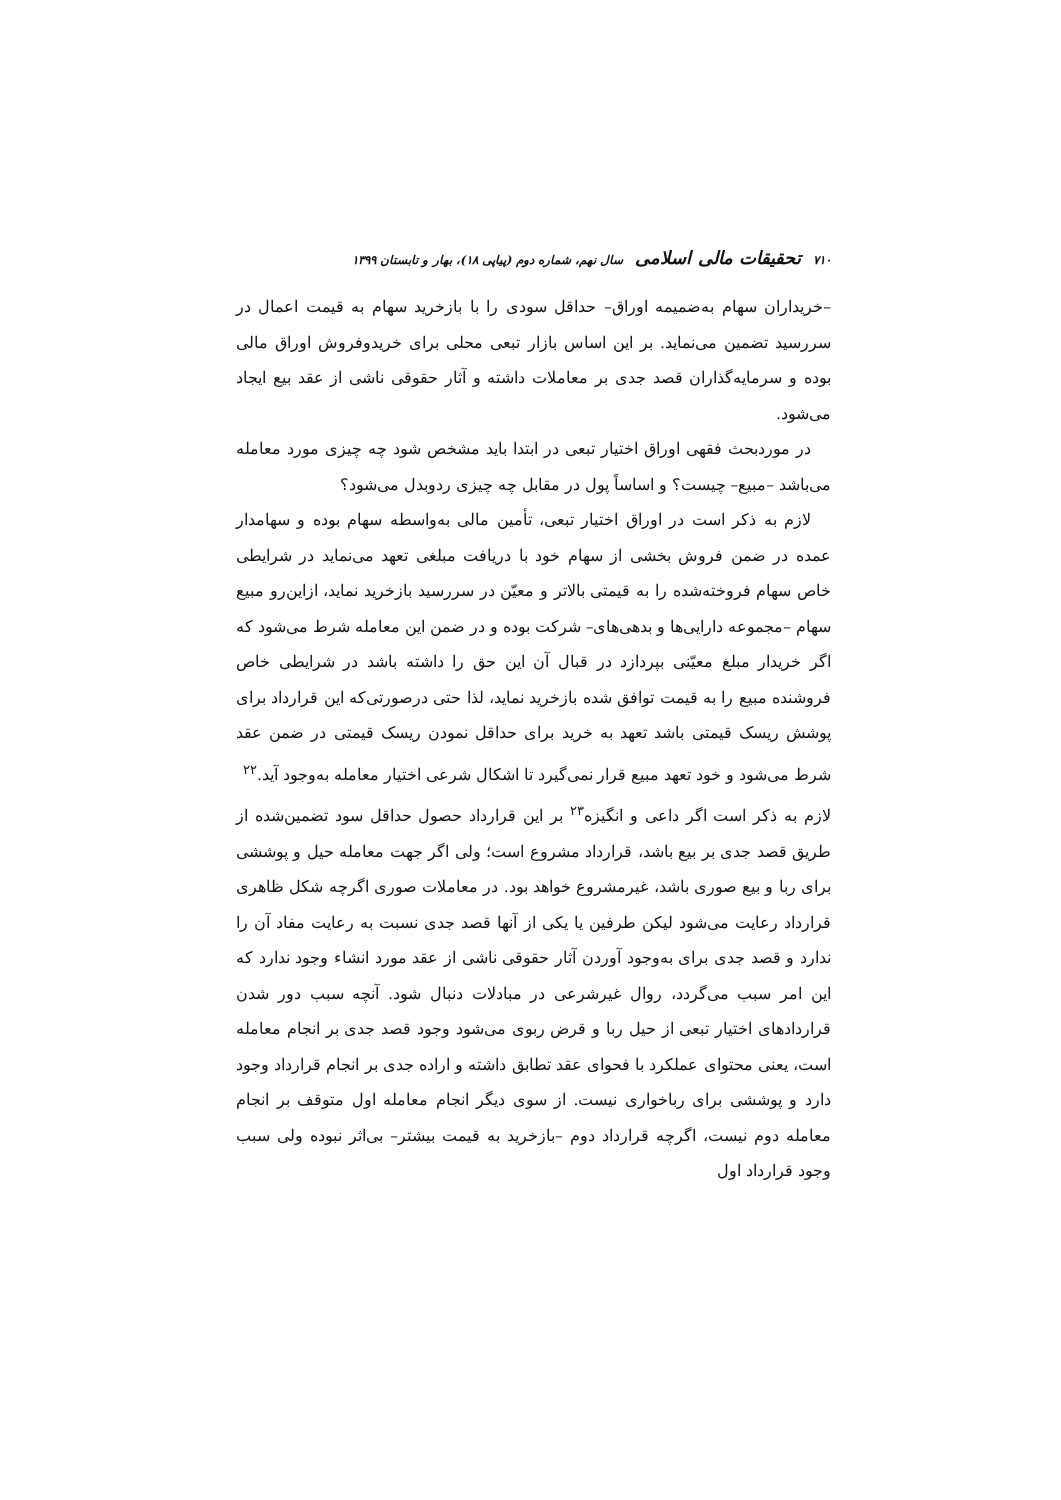۷۱۰ تحقیقات مالی اسلامی سال نهم، شماره دوم (پیاپی ۱۸)، بهار و تابستان ۱۳۹۹
–خریداران سهام به‌ضمیمه اوراق– حداقل سودی را با بازخرید سهام به قیمت اعمال در سررسید تضمین می‌نماید. بر این اساس بازار تبعی محلی برای خریدوفروش اوراق مالی بوده و سرمایه‌گذاران قصد جدی بر معاملات داشته و آثار حقوقی ناشی از عقد بیع ایجاد می‌شود.
در موردبحث فقهی اوراق اختیار تبعی در ابتدا باید مشخص شود چه چیزی مورد معامله می‌باشد –مبیع– چیست؟ و اساساً پول در مقابل چه چیزی ردوبدل می‌شود؟
لازم به ذکر است در اوراق اختیار تبعی، تأمین مالی به‌واسطه سهام بوده و سهامدار عمده در ضمن فروش بخشی از سهام خود با دریافت مبلغی تعهد می‌نماید در شرایطی خاص سهام فروخته‌شده را به قیمتی بالاتر و معیّن در سررسید بازخرید نماید، ازاین‌رو مبیع سهام –مجموعه دارایی‌ها و بدهی‌های– شرکت بوده و در ضمن این معامله شرط می‌شود که اگر خریدار مبلغ معیّنی بپردازد در قبال آن این حق را داشته باشد در شرایطی خاص فروشنده مبیع را به قیمت توافق شده بازخرید نماید، لذا حتی درصورتی‌که این قرارداد برای پوشش ریسک قیمتی باشد تعهد به خرید برای حداقل نمودن ریسک قیمتی در ضمن عقد شرط می‌شود و خود تعهد مبیع قرار نمی‌گیرد تا اشکال شرعی اختیار معامله به‌وجود آید.<sup>۲۲</sup>
لازم به ذکر است اگر داعی و انگیزه<sup>۲۳</sup> بر این قرارداد حصول حداقل سود تضمین‌شده از طریق قصد جدی بر بیع باشد، قرارداد مشروع است؛ ولی اگر جهت معامله حیل و پوششی برای ربا و بیع صوری باشد، غیرمشروع خواهد بود. در معاملات صوری اگرچه شکل ظاهری قرارداد رعایت می‌شود لیکن طرفین یا یکی از آنها قصد جدی نسبت به رعایت مفاد آن را ندارد و قصد جدی برای به‌وجود آوردن آثار حقوقی ناشی از عقد مورد انشاء وجود ندارد که این امر سبب می‌گردد، روال غیرشرعی در مبادلات دنبال شود. آنچه سبب دور شدن قراردادهای اختیار تبعی از حیل ربا و قرض ربوی می‌شود وجود قصد جدی بر انجام معامله است، یعنی محتوای عملکرد با فحوای عقد تطابق داشته و اراده جدی بر انجام قرارداد وجود دارد و پوششی برای رباخواری نیست. از سوی دیگر انجام معامله اول متوقف بر انجام معامله دوم نیست، اگرچه قرارداد دوم –بازخرید به قیمت بیشتر– بی‌اثر نبوده ولی سبب وجود قرارداد اول